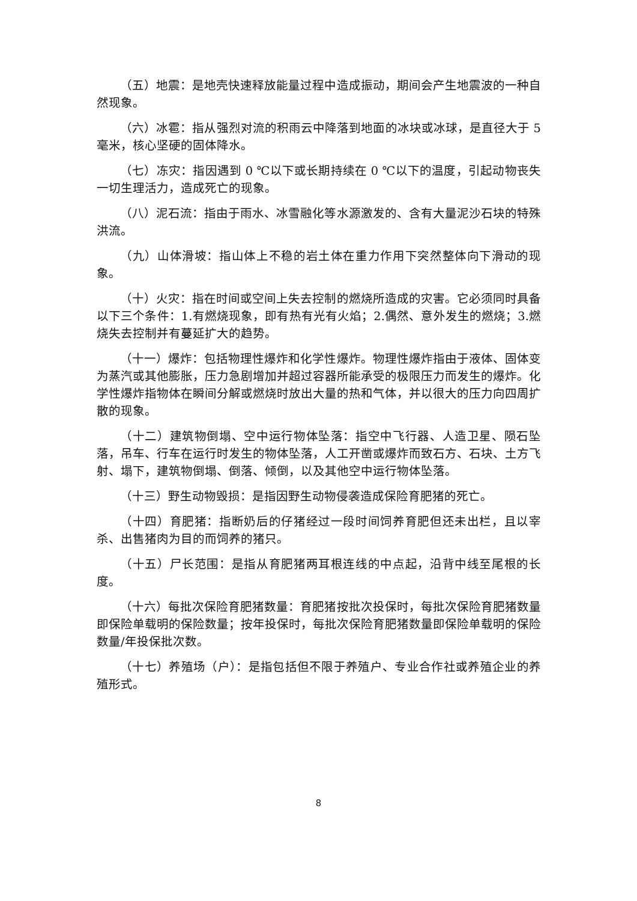（五）地震：是地壳快速释放能量过程中造成振动，期间会产生地震波的一种自然现象。
（六）冰雹：指从强烈对流的积雨云中降落到地面的冰块或冰球，是直径大于 5 毫米，核心坚硬的固体降水。
（七）冻灾：指因遇到 0 ℃以下或长期持续在 0 ℃以下的温度，引起动物丧失一切生理活力，造成死亡的现象。
（八）泥石流：指由于雨水、冰雪融化等水源激发的、含有大量泥沙石块的特殊洪流。
（九）山体滑坡：指山体上不稳的岩土体在重力作用下突然整体向下滑动的现象。
（十）火灾：指在时间或空间上失去控制的燃烧所造成的灾害。它必须同时具备以下三个条件：1.有燃烧现象，即有热有光有火焰；2.偶然、意外发生的燃烧；3.燃烧失去控制并有蔓延扩大的趋势。
（十一）爆炸：包括物理性爆炸和化学性爆炸。物理性爆炸指由于液体、固体变为蒸汽或其他膨胀，压力急剧增加并超过容器所能承受的极限压力而发生的爆炸。化学性爆炸指物体在瞬间分解或燃烧时放出大量的热和气体，并以很大的压力向四周扩散的现象。
（十二）建筑物倒塌、空中运行物体坠落：指空中飞行器、人造卫星、陨石坠落，吊车、行车在运行时发生的物体坠落，人工开凿或爆炸而致石方、石块、土方飞射、塌下，建筑物倒塌、倒落、倾倒，以及其他空中运行物体坠落。
（十三）野生动物毁损：是指因野生动物侵袭造成保险育肥猪的死亡。
（十四）育肥猪：指断奶后的仔猪经过一段时间饲养育肥但还未出栏，且以宰杀、出售猪肉为目的而饲养的猪只。
（十五）尸长范围：是指从育肥猪两耳根连线的中点起，沿背中线至尾根的长度。
（十六）每批次保险育肥猪数量：育肥猪按批次投保时，每批次保险育肥猪数量即保险单载明的保险数量；按年投保时，每批次保险育肥猪数量即保险单载明的保险数量/年投保批次数。
（十七）养殖场（户）：是指包括但不限于养殖户、专业合作社或养殖企业的养殖形式。
8